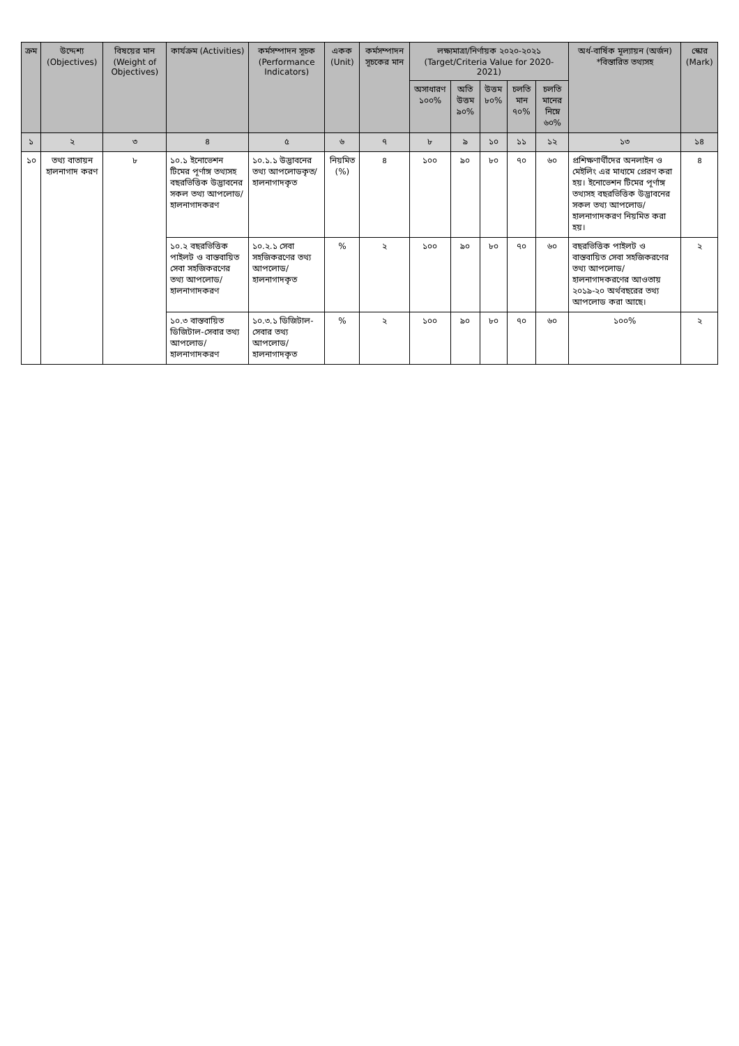| ক্রম | উদ্দেশ্য (Objectives) | বিষয়ের মান (Weight of Objectives) | কার্যক্রম (Activities) | কর্মসম্পাদন সূচক (Performance Indicators) | একক (Unit) | কর্মসম্পাদন সূচকের মান | লক্ষ্যমাত্রা/নির্ণায়ক ২০২০-২০২১ (Target/Criteria Value for 2020-2021) | | | | | অর্ধ-বার্ষিক মূল্যায়ন (অর্জন) *বিস্তারিত তথ্যসহ | স্কোর (Mark) |
| --- | --- | --- | --- | --- | --- | --- | --- | --- | --- | --- | --- | --- | --- |
| | | | | | | | অসাধারণ ১০০% | অতি উত্তম ৯০% | উত্তম ৮০% | চলতি মান ৭০% | চলতি মানের নিম্নে ৬০% | | |
| ১ | ২ | ৩ | ৪ | ৫ | ৬ | ৭ | ৮ | ৯ | ১০ | ১১ | ১২ | ১৩ | ১৪ |
| ১০ | তথ্য বাতায়ন হালনাগাদ করণ | ৮ | ১০.১ ইনোভেশন টিমের পূর্ণাঙ্গ তথ্যসহ বছরভিত্তিক উদ্ভাবনের সকল তথ্য আপলোড/ হালনাগাদকরণ | ১০.১.১ উদ্ভাবনের তথ্য আপলোডকৃত/ হালনাগাদকৃত | নিয়মিত (%) | ৪ | ১০০ | ৯০ | ৮০ | ৭০ | ৬০ | প্রশিক্ষণার্থীদের অনলাইন ও মেইলিং এর মাধ্যমে প্রেরণ করা হয়। ইনোভেশন টিমের পূর্ণাঙ্গ তথ্যসহ বছরভিত্তিক উদ্ভাবনের সকল তথ্য আপলোড/ হালনাগাদকরণ নিয়মিত করা হয়। | ৪ |
| | | | ১০.২ বছরভিত্তিক পাইলট ও বাস্তবায়িত সেবা সহজিকরণের তথ্য আপলোড/ হালনাগাদকরণ | ১০.২.১ সেবা সহজিকরণের তথ্য আপলোড/ হালনাগাদকৃত | % | ২ | ১০০ | ৯০ | ৮০ | ৭০ | ৬০ | বছরভিত্তিক পাইলট ও বাস্তবায়িত সেবা সহজিকরণের তথ্য আপলোড/ হালনাগাদকরণের আওতায় ২০১৯-২০ অর্থবছরের তথ্য আপলোড করা আছে। | ২ |
| | | | ১০.৩ বাস্তবায়িত ডিজিটাল-সেবার তথ্য আপলোড/ হালনাগাদকরণ | ১০.৩.১ ডিজিটাল-সেবার তথ্য আপলোড/ হালনাগাদকৃত | % | ২ | ১০০ | ৯০ | ৮০ | ৭০ | ৬০ | ১০০% | ২ |